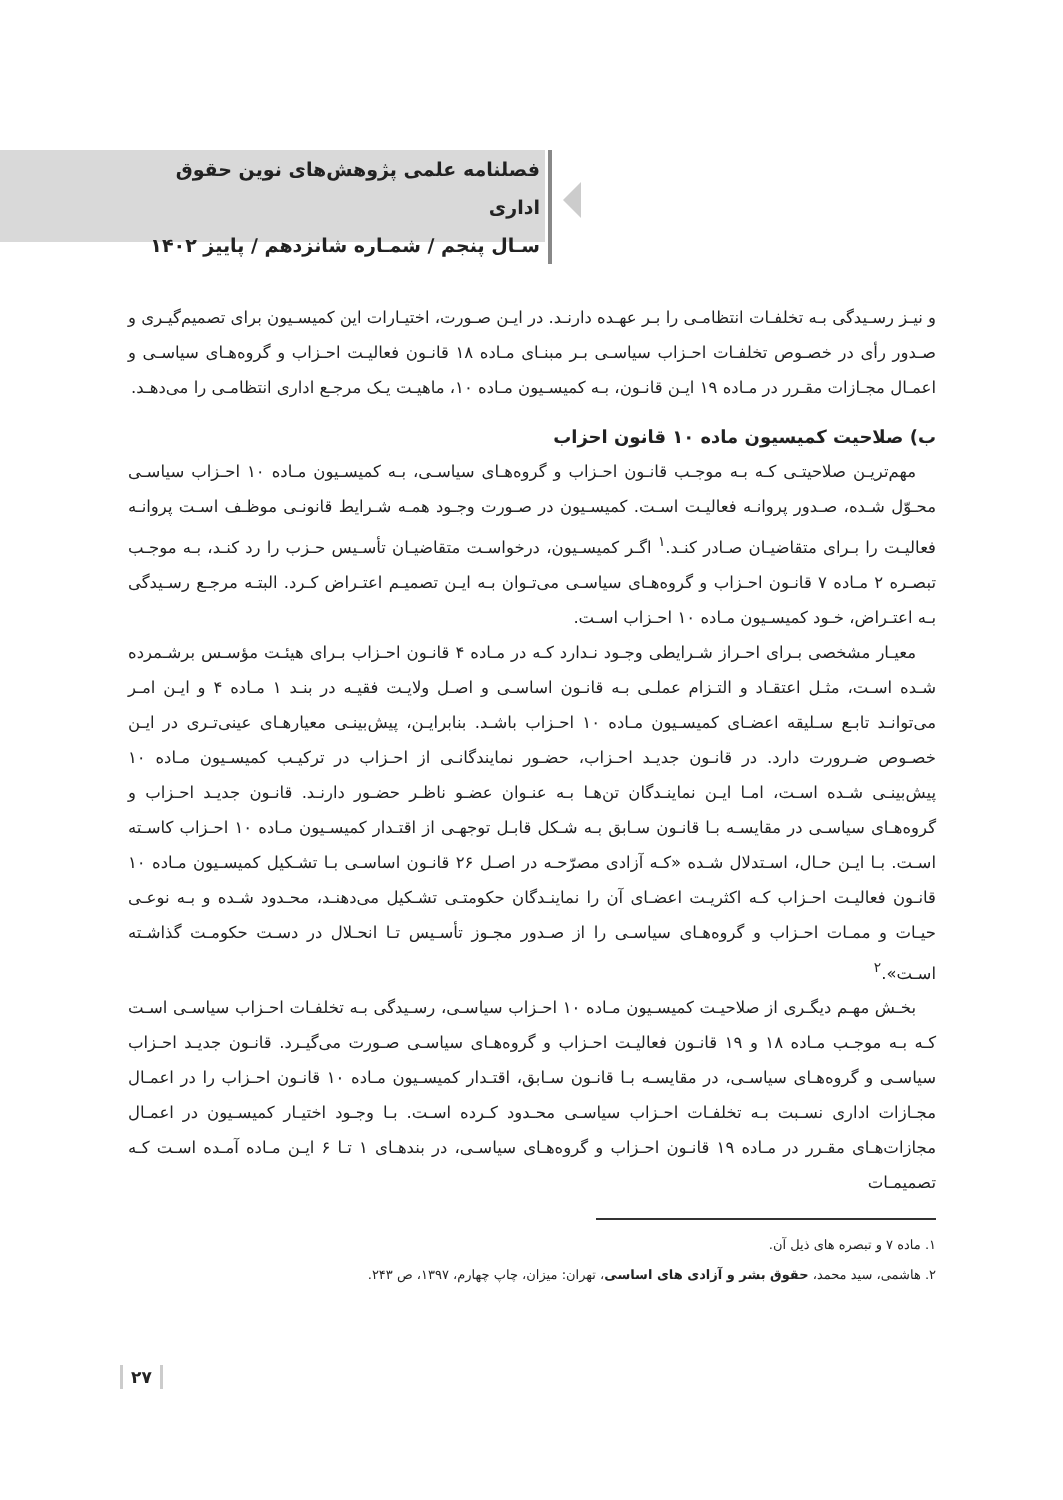فصلنامه علمی پژوهش‌های نوین حقوق اداری
سـال پنجم / شمـاره شانزدهم / پاییز ۱۴۰۲
و نیـز رسـیدگی بـه تخلفـات انتظامـی را بـر عهـده دارنـد. در ایـن صـورت، اختیـارات این کمیسـیون برای تصمیم‌گیـری و صـدور رأی در خصـوص تخلفـات احـزاب سیاسـی بـر مبنـای مـاده ۱۸ قانـون فعالیـت احـزاب و گروه‌هـای سیاسـی و اعمـال مجـازات مقـرر در مـاده ۱۹ ایـن قانـون، بـه کمیسـیون مـاده ۱۰، ماهیـت یـک مرجـع اداری انتظامـی را می‌دهـد.
ب) صلاحیت کمیسیون ماده ۱۰ قانون احزاب
مهم‌تریـن صلاحیتـی کـه بـه موجـب قانـون احـزاب و گروه‌هـای سیاسـی، بـه کمیسـیون مـاده ۱۰ احـزاب سیاسـی محـوّل شـده، صـدور پروانـه فعالیـت اسـت. کمیسـیون در صـورت وجـود همـه شـرایط قانونـی موظـف اسـت پروانـه فعالیـت را بـرای متقاضیـان صـادر کنـد.<sup>۱</sup> اگـر کمیسـیون، درخواسـت متقاضیـان تأسـیس حـزب را رد کنـد، بـه موجـب تبصـره ۲ مـاده ۷ قانـون احـزاب و گروه‌هـای سیاسـی می‌تـوان بـه ایـن تصمیـم اعتـراض کـرد. البتـه مرجـع رسـیدگی بـه اعتـراض، خـود کمیسـیون مـاده ۱۰ احـزاب اسـت.
معیـار مشخصی بـرای احـراز شـرایطی وجـود نـدارد کـه در مـاده ۴ قانـون احـزاب بـرای هیئـت مؤسـس برشـمرده شـده اسـت، مثـل اعتقـاد و التـزام عملـی بـه قانـون اساسـی و اصـل ولایـت فقیـه در بنـد ۱ مـاده ۴ و ایـن امـر می‌توانـد تابـع سـلیقه اعضـای کمیسـیون مـاده ۱۰ احـزاب باشـد. بنابرایـن، پیش‌بینـی معیارهـای عینی‌تـری در ایـن خصـوص ضـرورت دارد. در قانـون جدیـد احـزاب، حضـور نمایندگانـی از احـزاب در ترکیـب کمیسـیون مـاده ۱۰ پیش‌بینـی شـده اسـت، امـا ایـن نماینـدگان تن‌هـا بـه عنـوان عضـو ناظـر حضـور دارنـد. قانـون جدیـد احـزاب و گروه‌هـای سیاسـی در مقایسـه بـا قانـون سـابق بـه شـکل قابـل توجهـی از اقتـدار کمیسـیون مـاده ۱۰ احـزاب کاسـته اسـت. بـا ایـن حـال، اسـتدلال شـده «کـه آزادی مصرّحـه در اصـل ۲۶ قانـون اساسـی بـا تشـکیل کمیسـیون مـاده ۱۰ قانـون فعالیـت احـزاب کـه اکثریـت اعضـای آن را نماینـدگان حکومتـی تشـکیل می‌دهنـد، محـدود شـده و بـه نوعـی حیـات و ممـات احـزاب و گروه‌هـای سیاسـی را از صـدور مجـوز تأسـیس تـا انحـلال در دسـت حکومـت گذاشـته اسـت».<sup>۲</sup>
بخـش مهـم دیگـری از صلاحیـت کمیسـیون مـاده ۱۰ احـزاب سیاسـی، رسـیدگی بـه تخلفـات احـزاب سیاسـی اسـت کـه بـه موجـب مـاده ۱۸ و ۱۹ قانـون فعالیـت احـزاب و گروه‌هـای سیاسـی صـورت می‌گیـرد. قانـون جدیـد احـزاب سیاسـی و گروه‌هـای سیاسـی، در مقایسـه بـا قانـون سـابق، اقتـدار کمیسـیون مـاده ۱۰ قانـون احـزاب را در اعمـال مجـازات اداری نسـبت بـه تخلفـات احـزاب سیاسـی محـدود کـرده اسـت. بـا وجـود اختیـار کمیسـیون در اعمـال مجازات‌هـای مقـرر در مـاده ۱۹ قانـون احـزاب و گروه‌هـای سیاسـی، در بندهـای ۱ تـا ۶ ایـن مـاده آمـده اسـت کـه تصمیمـات
۱. ماده ۷ و تبصره های ذیل آن.
۲. هاشمی، سید محمد، حقوق بشر و آزادی های اساسی، تهران: میزان، چاپ چهارم، ۱۳۹۷، ص ۲۴۳.
۲۷